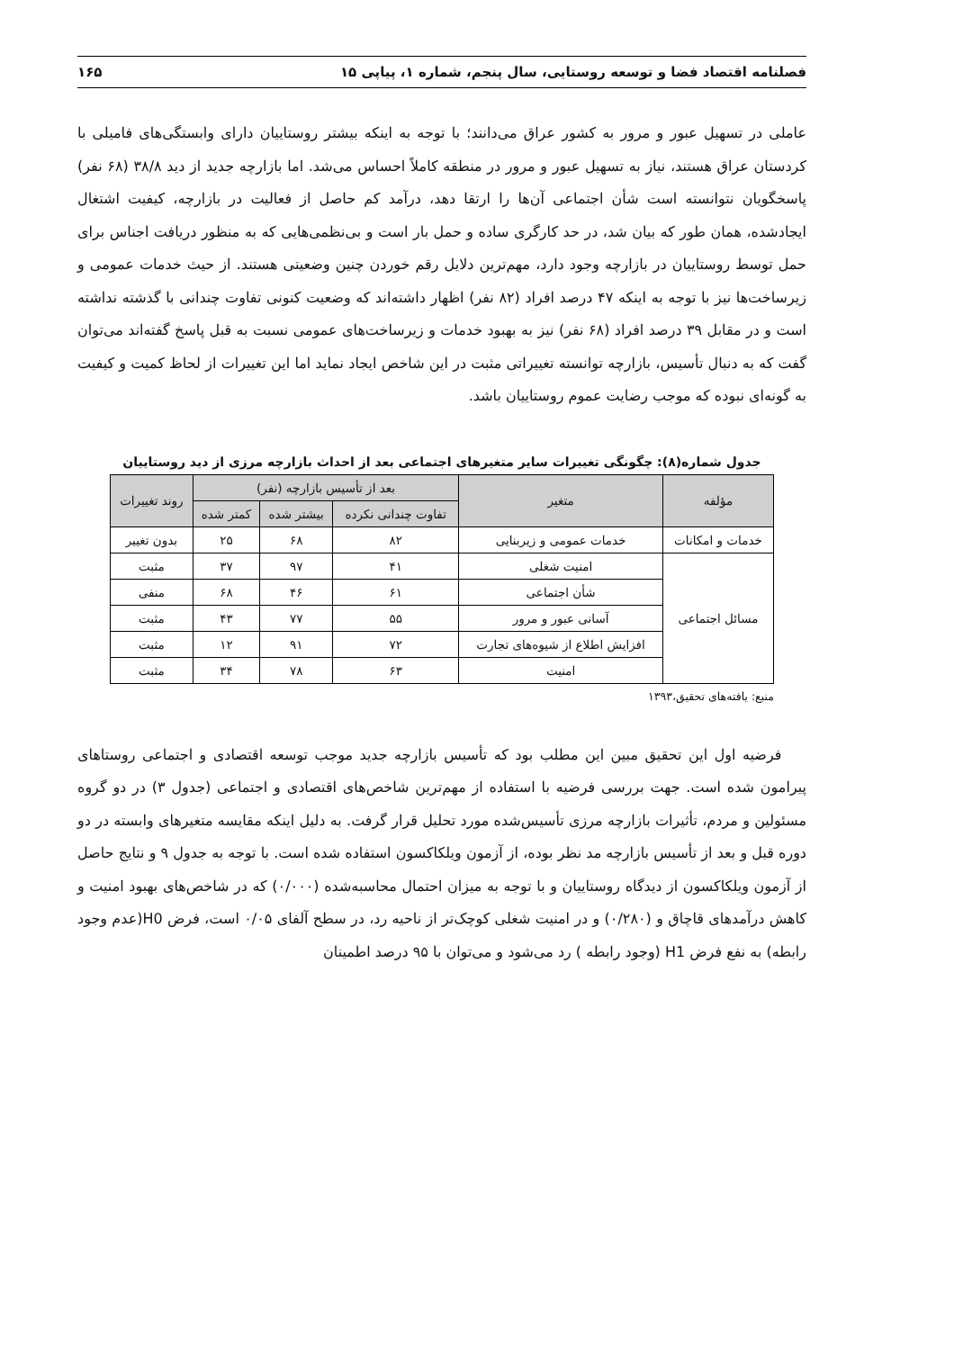فصلنامه اقتصاد فضا و توسعه روستایی، سال پنجم، شماره ۱، پیاپی ۱۵ ۱۶۵
عاملی در تسهیل عبور و مرور به کشور عراق می‌دانند؛ با توجه به اینکه بیشتر روستاییان دارای وابستگی‌های فامیلی با کردستان عراق هستند، نیاز به تسهیل عبور و مرور در منطقه کاملاً احساس می‌شد. اما بازارچه جدید از دید ۳۸/۸ (۶۸ نفر) پاسخگویان نتوانسته است شأن اجتماعی آن‌ها را ارتقا دهد، درآمد کم حاصل از فعالیت در بازارچه، کیفیت اشتغال ایجادشده، همان طور که بیان شد، در حد کارگری ساده و حمل بار است و بی‌نظمی‌هایی که به منظور دریافت اجناس برای حمل توسط روستاییان در بازارچه وجود دارد، مهم‌ترین دلایل رقم خوردن چنین وضعیتی هستند. از حیث خدمات عمومی و زیرساخت‌ها نیز با توجه به اینکه ۴۷ درصد افراد (۸۲ نفر) اظهار داشته‌اند که وضعیت کنونی تفاوت چندانی با گذشته نداشته است و در مقابل ۳۹ درصد افراد (۶۸ نفر) نیز به بهبود خدمات و زیرساخت‌های عمومی نسبت به قبل پاسخ گفته‌اند می‌توان گفت که به دنبال تأسیس، بازارچه توانسته تغییراتی مثبت در این شاخص ایجاد نماید اما این تغییرات از لحاظ کمیت و کیفیت به گونه‌ای نبوده که موجب رضایت عموم روستاییان باشد.
جدول شماره(۸): چگونگی تغییرات سایر متغیرهای اجتماعی بعد از احداث بازارچه مرزی از دید روستاییان
| مؤلفه | متغیر | بعد از تأسیس بازارچه (نفر) | | | روند تغییرات |
| --- | --- | --- | --- | --- | --- |
| | | تفاوت چندانی نکرده | بیشتر شده | کمتر شده | |
| خدمات و امکانات | خدمات عمومی و زیربنایی | ۸۲ | ۶۸ | ۲۵ | بدون تغییر |
| مسائل اجتماعی | امنیت شغلی | ۴۱ | ۹۷ | ۳۷ | مثبت |
| | شأن اجتماعی | ۶۱ | ۴۶ | ۶۸ | منفی |
| | آسانی عبور و مرور | ۵۵ | ۷۷ | ۴۳ | مثبت |
| | افزایش اطلاع از شیوه‌های تجارت | ۷۲ | ۹۱ | ۱۲ | مثبت |
| | امنیت | ۶۳ | ۷۸ | ۳۴ | مثبت |
منبع: یافته‌های تحقیق،۱۳۹۳
فرضیه اول این تحقیق مبین این مطلب بود که تأسیس بازارچه جدید موجب توسعه اقتصادی و اجتماعی روستاهای پیرامون شده است. جهت بررسی فرضیه با استفاده از مهم‌ترین شاخص‌های اقتصادی و اجتماعی (جدول ۳) در دو گروه مسئولین و مردم، تأثیرات بازارچه مرزی تأسیس‌شده مورد تحلیل قرار گرفت. به دلیل اینکه مقایسه متغیرهای وابسته در دو دوره قبل و بعد از تأسیس بازارچه مد نظر بوده، از آزمون ویلکاکسون استفاده شده است. با توجه به جدول ۹ و نتایج حاصل از آزمون ویلکاکسون از دیدگاه روستاییان و با توجه به میزان احتمال محاسبه‌شده (۰/۰۰۰) که در شاخص‌های بهبود امنیت و کاهش درآمدهای قاچاق و (۰/۲۸۰) و در امنیت شغلی کوچک‌تر از ناحیه رد، در سطح آلفای ۰/۰۵ است، فرض H0(عدم وجود رابطه) به نفع فرض H1 (وجود رابطه ) رد می‌شود و می‌توان با ۹۵ درصد اطمینان